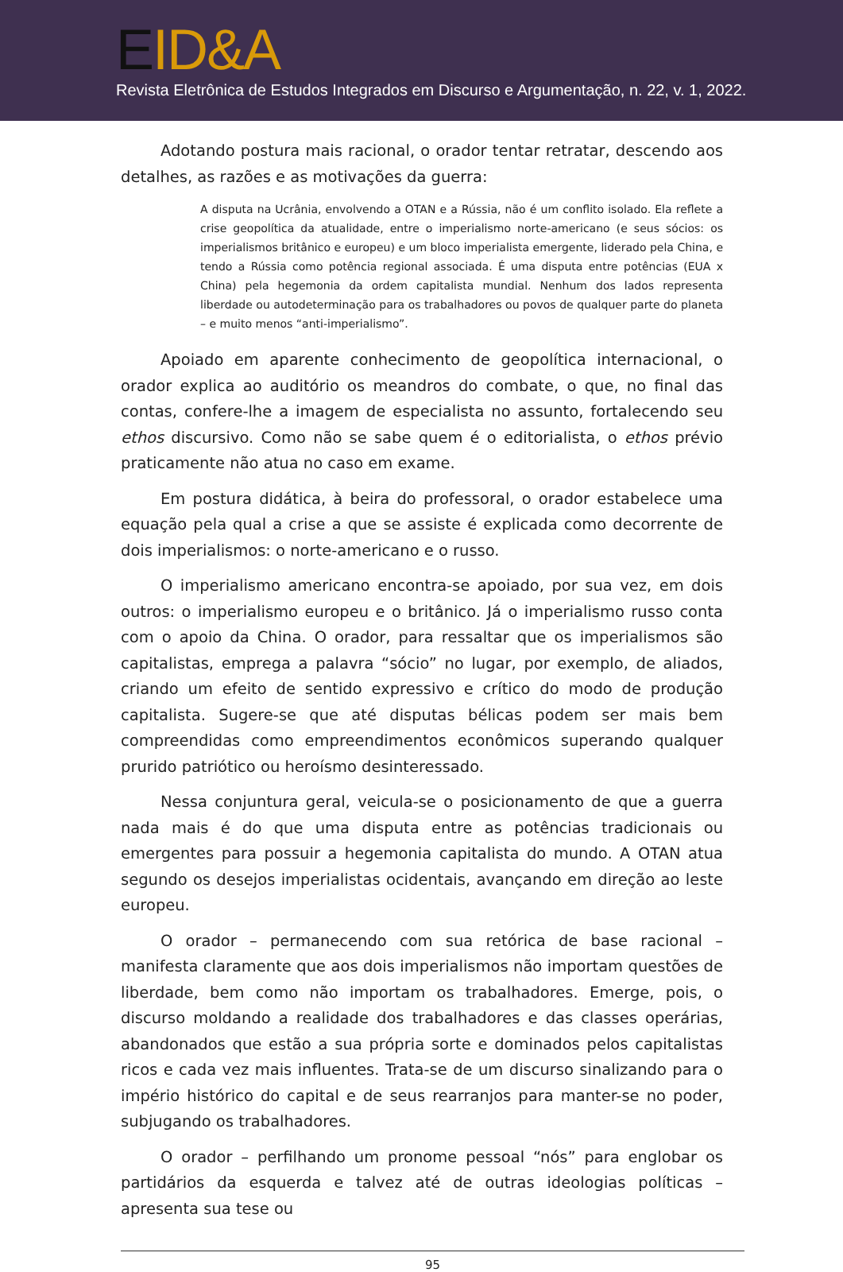EID&A
Revista Eletrônica de Estudos Integrados em Discurso e Argumentação, n. 22, v. 1, 2022.
Adotando postura mais racional, o orador tentar retratar, descendo aos detalhes, as razões e as motivações da guerra:
A disputa na Ucrânia, envolvendo a OTAN e a Rússia, não é um conflito isolado. Ela reflete a crise geopolítica da atualidade, entre o imperialismo norte-americano (e seus sócios: os imperialismos britânico e europeu) e um bloco imperialista emergente, liderado pela China, e tendo a Rússia como potência regional associada. É uma disputa entre potências (EUA x China) pela hegemonia da ordem capitalista mundial. Nenhum dos lados representa liberdade ou autodeterminação para os trabalhadores ou povos de qualquer parte do planeta – e muito menos “anti-imperialismo”.
Apoiado em aparente conhecimento de geopolítica internacional, o orador explica ao auditório os meandros do combate, o que, no final das contas, confere-lhe a imagem de especialista no assunto, fortalecendo seu ethos discursivo. Como não se sabe quem é o editorialista, o ethos prévio praticamente não atua no caso em exame.
Em postura didática, à beira do professoral, o orador estabelece uma equação pela qual a crise a que se assiste é explicada como decorrente de dois imperialismos: o norte-americano e o russo.
O imperialismo americano encontra-se apoiado, por sua vez, em dois outros: o imperialismo europeu e o britânico. Já o imperialismo russo conta com o apoio da China. O orador, para ressaltar que os imperialismos são capitalistas, emprega a palavra “sócio” no lugar, por exemplo, de aliados, criando um efeito de sentido expressivo e crítico do modo de produção capitalista. Sugere-se que até disputas bélicas podem ser mais bem compreendidas como empreendimentos econômicos superando qualquer prurido patriótico ou heroísmo desinteressado.
Nessa conjuntura geral, veicula-se o posicionamento de que a guerra nada mais é do que uma disputa entre as potências tradicionais ou emergentes para possuir a hegemonia capitalista do mundo. A OTAN atua segundo os desejos imperialistas ocidentais, avançando em direção ao leste europeu.
O orador – permanecendo com sua retórica de base racional – manifesta claramente que aos dois imperialismos não importam questões de liberdade, bem como não importam os trabalhadores. Emerge, pois, o discurso moldando a realidade dos trabalhadores e das classes operárias, abandonados que estão a sua própria sorte e dominados pelos capitalistas ricos e cada vez mais influentes. Trata-se de um discurso sinalizando para o império histórico do capital e de seus rearranjos para manter-se no poder, subjugando os trabalhadores.
O orador – perfilhando um pronome pessoal “nós” para englobar os partidários da esquerda e talvez até de outras ideologias políticas – apresenta sua tese ou
95